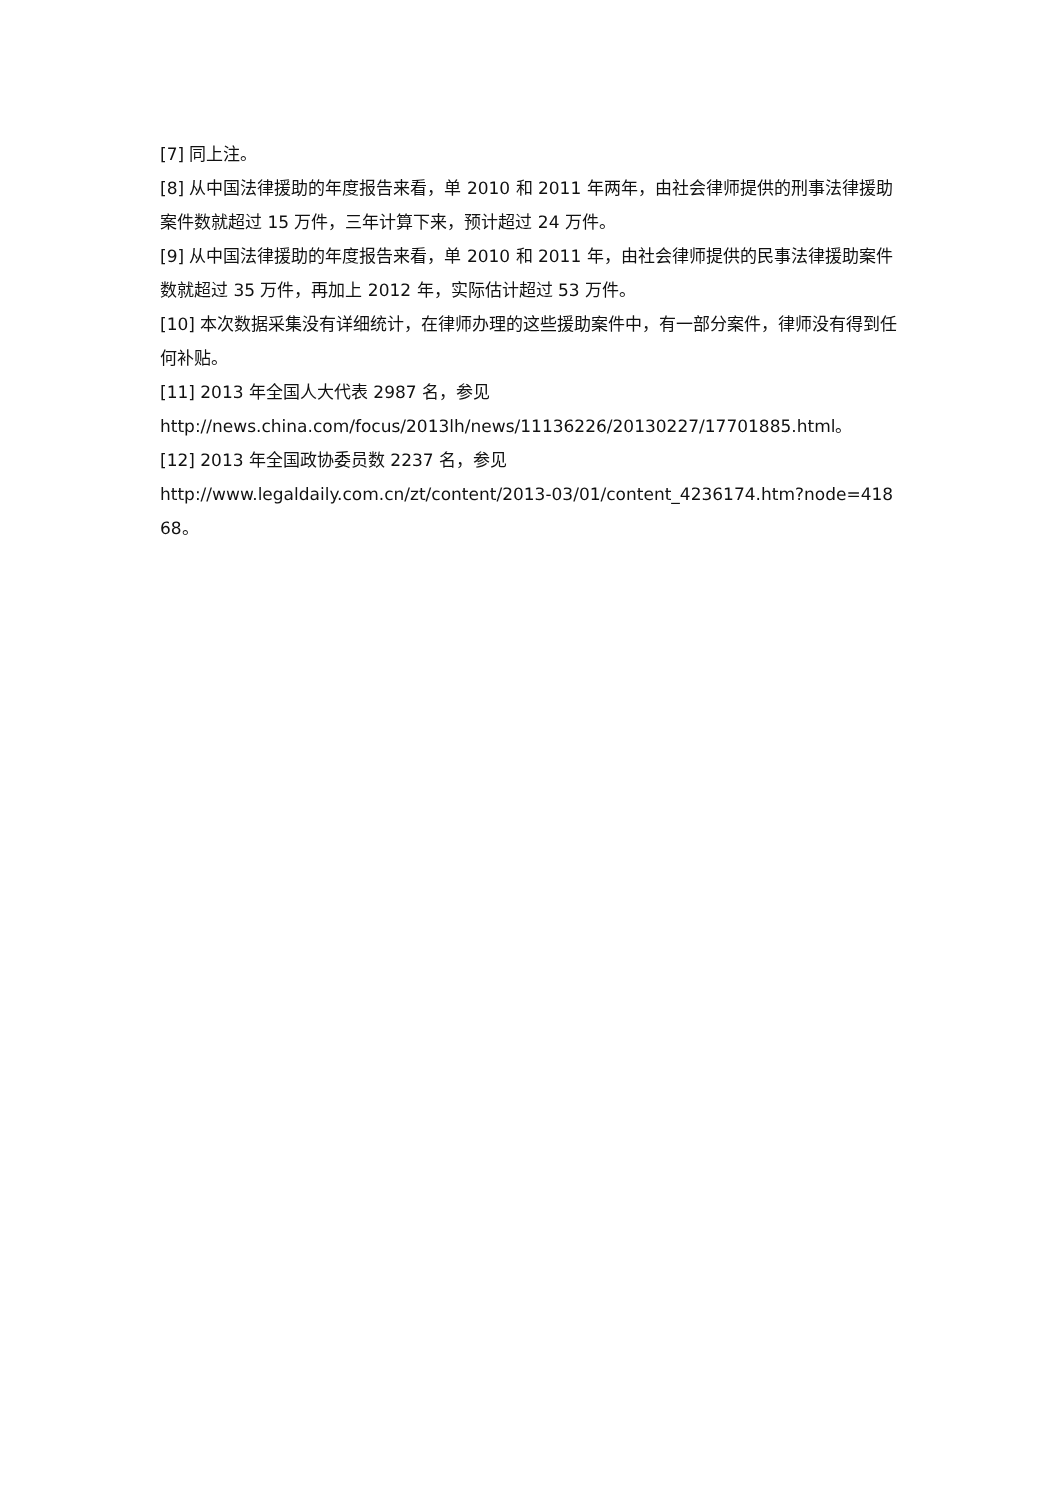[7] 同上注。
[8] 从中国法律援助的年度报告来看，单 2010 和 2011 年两年，由社会律师提供的刑事法律援助案件数就超过 15 万件，三年计算下来，预计超过 24 万件。
[9] 从中国法律援助的年度报告来看，单 2010 和 2011 年，由社会律师提供的民事法律援助案件数就超过 35 万件，再加上 2012 年，实际估计超过 53 万件。
[10] 本次数据采集没有详细统计，在律师办理的这些援助案件中，有一部分案件，律师没有得到任何补贴。
[11] 2013 年全国人大代表 2987 名，参见
http://news.china.com/focus/2013lh/news/11136226/20130227/17701885.html。
[12] 2013 年全国政协委员数 2237 名，参见
http://www.legaldaily.com.cn/zt/content/2013-03/01/content_4236174.htm?node=41868。